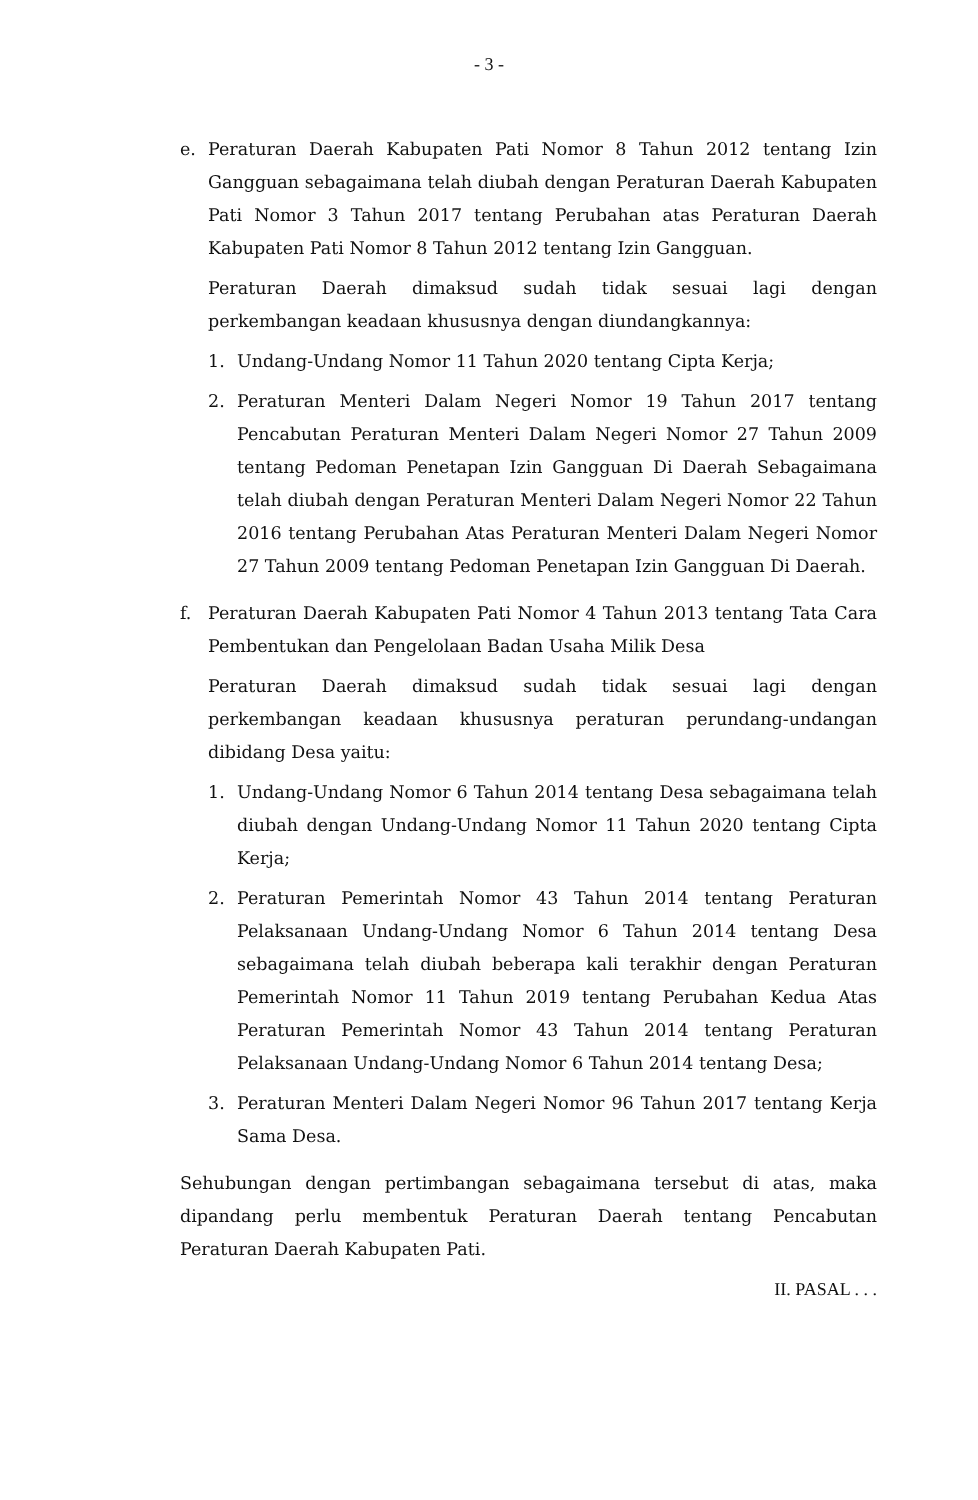- 3 -
e. Peraturan Daerah Kabupaten Pati Nomor 8 Tahun 2012 tentang Izin Gangguan sebagaimana telah diubah dengan Peraturan Daerah Kabupaten Pati Nomor 3 Tahun 2017 tentang Perubahan atas Peraturan Daerah Kabupaten Pati Nomor 8 Tahun 2012 tentang Izin Gangguan.
Peraturan Daerah dimaksud sudah tidak sesuai lagi dengan perkembangan keadaan khususnya dengan diundangkannya:
1. Undang-Undang Nomor 11 Tahun 2020 tentang Cipta Kerja;
2. Peraturan Menteri Dalam Negeri Nomor 19 Tahun 2017 tentang Pencabutan Peraturan Menteri Dalam Negeri Nomor 27 Tahun 2009 tentang Pedoman Penetapan Izin Gangguan Di Daerah Sebagaimana telah diubah dengan Peraturan Menteri Dalam Negeri Nomor 22 Tahun 2016 tentang Perubahan Atas Peraturan Menteri Dalam Negeri Nomor 27 Tahun 2009 tentang Pedoman Penetapan Izin Gangguan Di Daerah.
f. Peraturan Daerah Kabupaten Pati Nomor 4 Tahun 2013 tentang Tata Cara Pembentukan dan Pengelolaan Badan Usaha Milik Desa
Peraturan Daerah dimaksud sudah tidak sesuai lagi dengan perkembangan keadaan khususnya peraturan perundang-undangan dibidang Desa yaitu:
1. Undang-Undang Nomor 6 Tahun 2014 tentang Desa sebagaimana telah diubah dengan Undang-Undang Nomor 11 Tahun 2020 tentang Cipta Kerja;
2. Peraturan Pemerintah Nomor 43 Tahun 2014 tentang Peraturan Pelaksanaan Undang-Undang Nomor 6 Tahun 2014 tentang Desa sebagaimana telah diubah beberapa kali terakhir dengan Peraturan Pemerintah Nomor 11 Tahun 2019 tentang Perubahan Kedua Atas Peraturan Pemerintah Nomor 43 Tahun 2014 tentang Peraturan Pelaksanaan Undang-Undang Nomor 6 Tahun 2014 tentang Desa;
3. Peraturan Menteri Dalam Negeri Nomor 96 Tahun 2017 tentang Kerja Sama Desa.
Sehubungan dengan pertimbangan sebagaimana tersebut di atas, maka dipandang perlu membentuk Peraturan Daerah tentang Pencabutan Peraturan Daerah Kabupaten Pati.
II. PASAL . . .